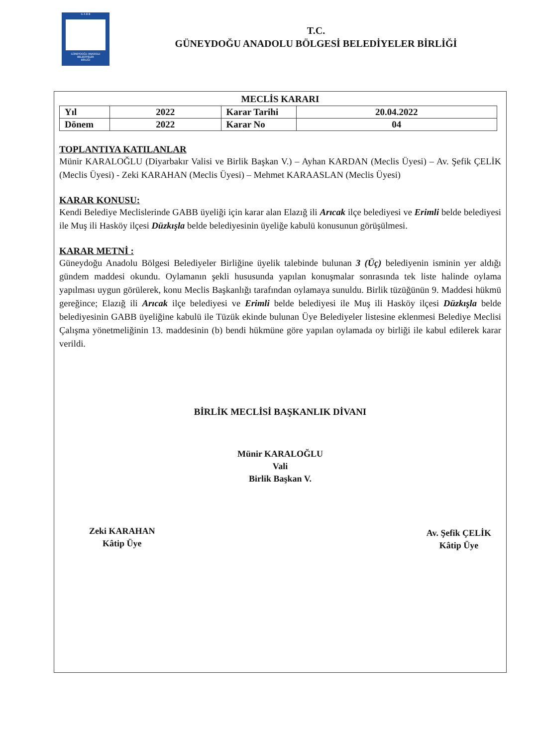G A B B
GÜNEYDOĞU ANADOLU
BELEDİYELER
BİRLİĞİ
T.C.
GÜNEYDOĞU ANADOLU BÖLGESİ BELEDİYELER BİRLİĞİ
MECLİS KARARI
| Yıl | 2022 | Karar Tarihi | 20.04.2022 |
| Dönem | 2022 | Karar No | 04 |
TOPLANTIYA KATILANLAR
Münir KARALOĞLU (Diyarbakır Valisi ve Birlik Başkan V.) – Ayhan KARDAN (Meclis Üyesi) – Av. Şefik ÇELİK (Meclis Üyesi) - Zeki KARAHAN (Meclis Üyesi) – Mehmet KARAASLAN (Meclis Üyesi)
KARAR KONUSU:
Kendi Belediye Meclislerinde GABB üyeliği için karar alan Elazığ ili Arıcak ilçe belediyesi ve Erimli belde belediyesi ile Muş ili Hasköy ilçesi Düzkışla belde belediyesinin üyeliğe kabulü konusunun görüşülmesi.
KARAR METNİ :
Güneydoğu Anadolu Bölgesi Belediyeler Birliğine üyelik talebinde bulunan 3 (Üç) belediyenin isminin yer aldığı gündem maddesi okundu. Oylamanın şekli hususunda yapılan konuşmalar sonrasında tek liste halinde oylama yapılması uygun görülerek, konu Meclis Başkanlığı tarafından oylamaya sunuldu. Birlik tüzüğünün 9. Maddesi hükmü gereğince; Elazığ ili Arıcak ilçe belediyesi ve Erimli belde belediyesi ile Muş ili Hasköy ilçesi Düzkışla belde belediyesinin GABB üyeliğine kabulü ile Tüzük ekinde bulunan Üye Belediyeler listesine eklenmesi Belediye Meclisi Çalışma yönetmeliğinin 13. maddesinin (b) bendi hükmüne göre yapılan oylamada oy birliği ile kabul edilerek karar verildi.
BİRLİK MECLİSİ BAŞKANLIK DİVANI
Münir KARALOĞLU
Vali
Birlik Başkan V.
Zeki KARAHAN
Kâtip Üye
Av. Şefik ÇELİK
Kâtip Üye